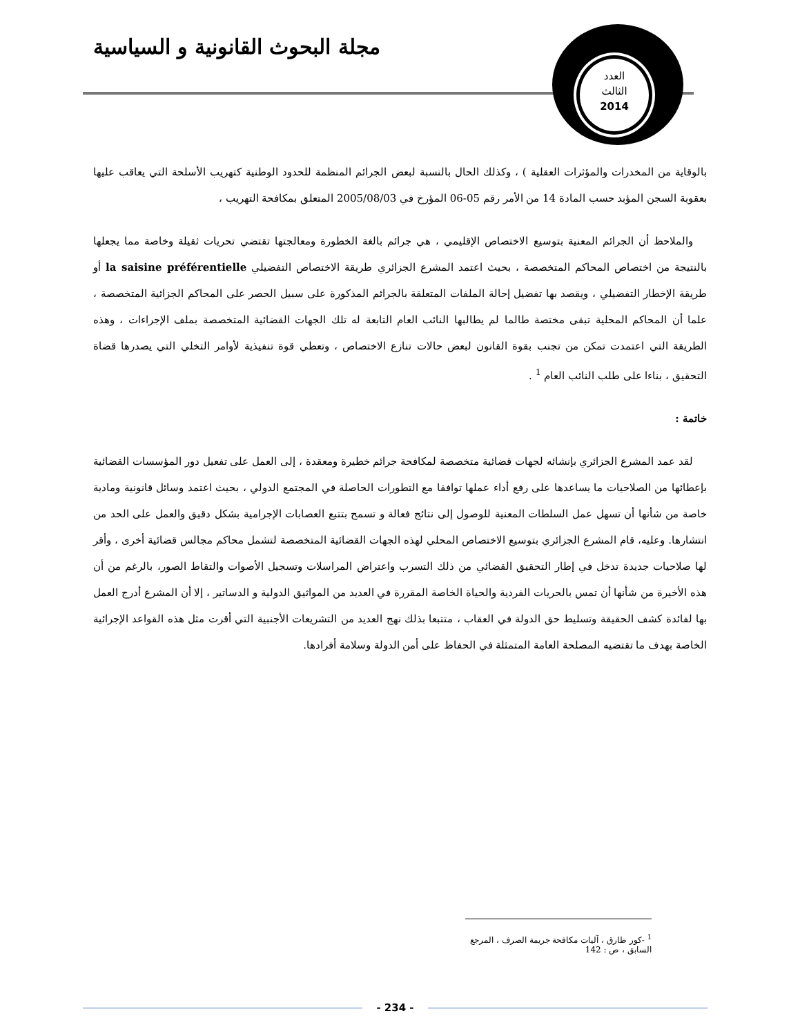مجلة البحوث القانونية و السياسية
العدد
الثالث
2014
بالوقاية من المخدرات والمؤثرات العقلية ) ، وكذلك الحال بالنسبة لبعض الجرائم المنظمة للحدود الوطنية كتهريب الأسلحة التي يعاقب عليها بعقوبة السجن المؤبد حسب المادة 14 من الأمر رقم 05-06 المؤرخ في 2005/08/03 المتعلق بمكافحة التهريب ،
والملاحظ أن الجرائم المعنية بتوسيع الاختصاص الإقليمي ، هي جرائم بالغة الخطورة ومعالجتها تقتضي تحريات ثقيلة وخاصة مما يجعلها بالنتيجة من اختصاص المحاكم المتخصصة ، بحيث اعتمد المشرع الجزائري طريقة الاختصاص التفضيلي la saisine préférentielle أو طريقة الإخطار التفضيلي ، ويقصد بها تفضيل إحالة الملفات المتعلقة بالجرائم المذكورة على سبيل الحصر على المحاكم الجزائية المتخصصة ، علما أن المحاكم المحلية تبقى مختصة طالما لم يطالبها النائب العام التابعة له تلك الجهات القضائية المتخصصة بملف الإجراءات ، وهذه الطريقة التي اعتمدت تمكن من تجنب بقوة القانون لبعض حالات تنازع الاختصاص ، وتعطي قوة تنفيذية لأوامر التخلي التي يصدرها قضاة التحقيق ، بناءا على طلب النائب العام <sup>1</sup> .
خاتمة :
لقد عمد المشرع الجزائري بإنشائه لجهات قضائية متخصصة لمكافحة جرائم خطيرة ومعقدة ، إلى العمل على تفعيل دور المؤسسات القضائية بإعطائها من الصلاحيات ما يساعدها على رفع أداء عملها توافقا مع التطورات الحاصلة في المجتمع الدولي ، بحيث اعتمد وسائل قانونية ومادية خاصة من شأنها أن تسهل عمل السلطات المعنية للوصول إلى نتائج فعالة و تسمح بتتبع العصابات الإجرامية بشكل دقيق والعمل على الحد من انتشارها. وعليه، قام المشرع الجزائري بتوسيع الاختصاص المحلي لهذه الجهات القضائية المتخصصة لتشمل محاكم مجالس قضائية أخرى ، وأقر لها صلاحيات جديدة تدخل في إطار التحقيق القضائي من ذلك التسرب واعتراض المراسلات وتسجيل الأصوات والتقاط الصور، بالرغم من أن هذه الأخيرة من شأنها أن تمس بالحريات الفردية والحياة الخاصة المقررة في العديد من المواثيق الدولية و الدساتير ، إلا أن المشرع أدرج العمل بها لفائدة كشف الحقيقة وتسليط حق الدولة في العقاب ، متتبعا بذلك نهج العديد من التشريعات الأجنبية التي أقرت مثل هذه القواعد الإجرائية الخاصة بهدف ما تقتضيه المصلحة العامة المتمثلة في الحفاظ على أمن الدولة وسلامة أفرادها.
<sup>1</sup> -كور طارق ، آليات مكافحة جريمة الصرف ، المرجع السابق ، ص : 142
- 234 -